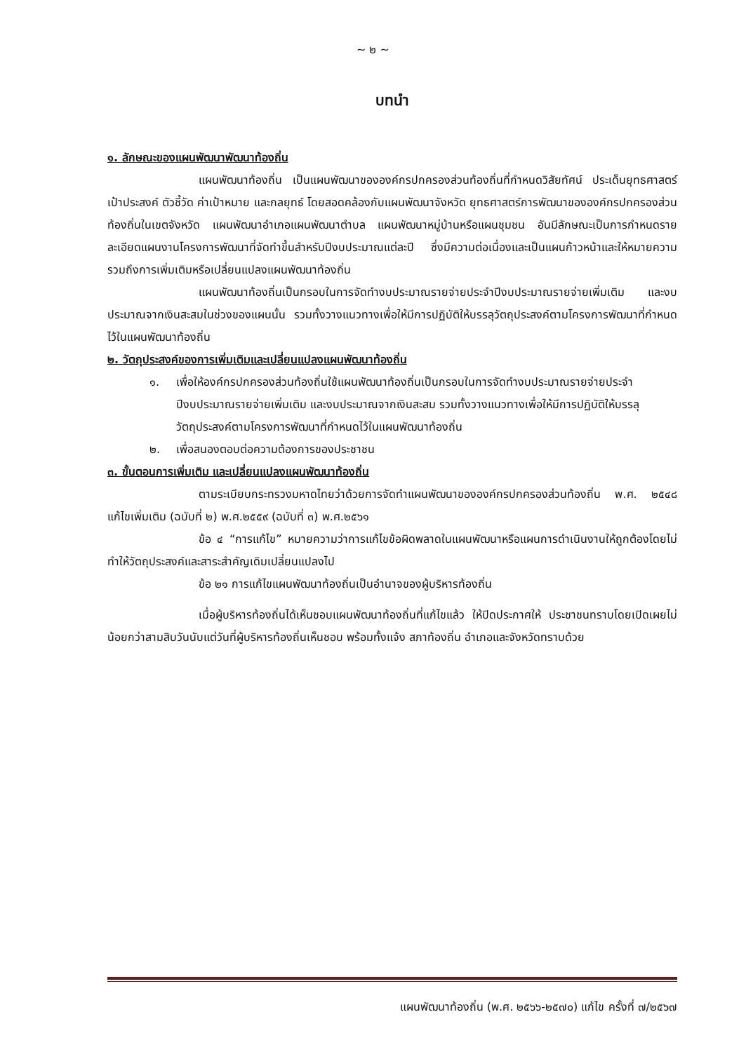~ ๒ ~
บทนำ
๑. ลักษณะของแผนพัฒนาพัฒนาท้องถิ่น
แผนพัฒนาท้องถิ่น เป็นแผนพัฒนาขององค์กรปกครองส่วนท้องถิ่นที่กำหนดวิสัยทัศน์ ประเด็นยุทธศาสตร์ เป้าประสงค์ ตัวชี้วัด ค่าเป้าหมาย และกลยุทธ์ โดยสอดคล้องกับแผนพัฒนาจังหวัด ยุทธศาสตร์การพัฒนาขององค์กรปกครองส่วนท้องถิ่นในเขตจังหวัด แผนพัฒนาอำเภอแผนพัฒนาตำบล แผนพัฒนาหมู่บ้านหรือแผนชุมชน อันมีลักษณะเป็นการกำหนดรายละเอียดแผนงานโครงการพัฒนาที่จัดทำขึ้นสำหรับปีงบประมาณแต่ละปี ซึ่งมีความต่อเนื่องและเป็นแผนก้าวหน้าและให้หมายความรวมถึงการเพิ่มเติมหรือเปลี่ยนแปลงแผนพัฒนาท้องถิ่น
แผนพัฒนาท้องถิ่นเป็นกรอบในการจัดทำงบประมาณรายจ่ายประจำปีงบประมาณรายจ่ายเพิ่มเติม และงบประมาณจากเงินสะสมในช่วงของแผนนั้น รวมทั้งวางแนวทางเพื่อให้มีการปฏิบัติให้บรรลุวัตถุประสงค์ตามโครงการพัฒนาที่กำหนดไว้ในแผนพัฒนาท้องถิ่น
๒. วัตถุประสงค์ของการเพิ่มเติมและเปลี่ยนแปลงแผนพัฒนาท้องถิ่น
๑. เพื่อให้องค์กรปกครองส่วนท้องถิ่นใช้แผนพัฒนาท้องถิ่นเป็นกรอบในการจัดทำงบประมาณรายจ่ายประจำปีงบประมาณรายจ่ายเพิ่มเติม และงบประมาณจากเงินสะสม รวมทั้งวางแนวทางเพื่อให้มีการปฏิบัติให้บรรลุวัตถุประสงค์ตามโครงการพัฒนาที่กำหนดไว้ในแผนพัฒนาท้องถิ่น
๒. เพื่อสนองตอบต่อความต้องการของประชาชน
๓. ขั้นตอนการเพิ่มเติม และเปลี่ยนแปลงแผนพัฒนาท้องถิ่น
ตามระเบียบกระทรวงมหาดไทยว่าด้วยการจัดทำแผนพัฒนาขององค์กรปกครองส่วนท้องถิ่น พ.ศ. ๒๕๔๘ แก้ไขเพิ่มเติม (ฉบับที่ ๒) พ.ศ.๒๕๕๙ (ฉบับที่ ๓) พ.ศ.๒๕๖๑
ข้อ ๔ “การแก้ไข” หมายความว่าการแก้ไขข้อผิดพลาดในแผนพัฒนาหรือแผนการดำเนินงานให้ถูกต้องโดยไม่ทำให้วัตถุประสงค์และสาระสำคัญเดิมเปลี่ยนแปลงไป
ข้อ ๒๑ การแก้ไขแผนพัฒนาท้องถิ่นเป็นอำนาจของผู้บริหารท้องถิ่น
เมื่อผู้บริหารท้องถิ่นได้เห็นชอบแผนพัฒนาท้องถิ่นที่แก้ไขแล้ว ให้ปิดประกาศให้ ประชาชนทราบโดยเปิดเผยไม่น้อยกว่าสามสิบวันนับแต่วันที่ผู้บริหารท้องถิ่นเห็นชอบ พร้อมทั้งแจ้ง สภาท้องถิ่น อำเภอและจังหวัดทราบด้วย
แผนพัฒนาท้องถิ่น (พ.ศ. ๒๕๖๖-๒๕๗๐) แก้ไข ครั้งที่ ๗/๒๕๖๗